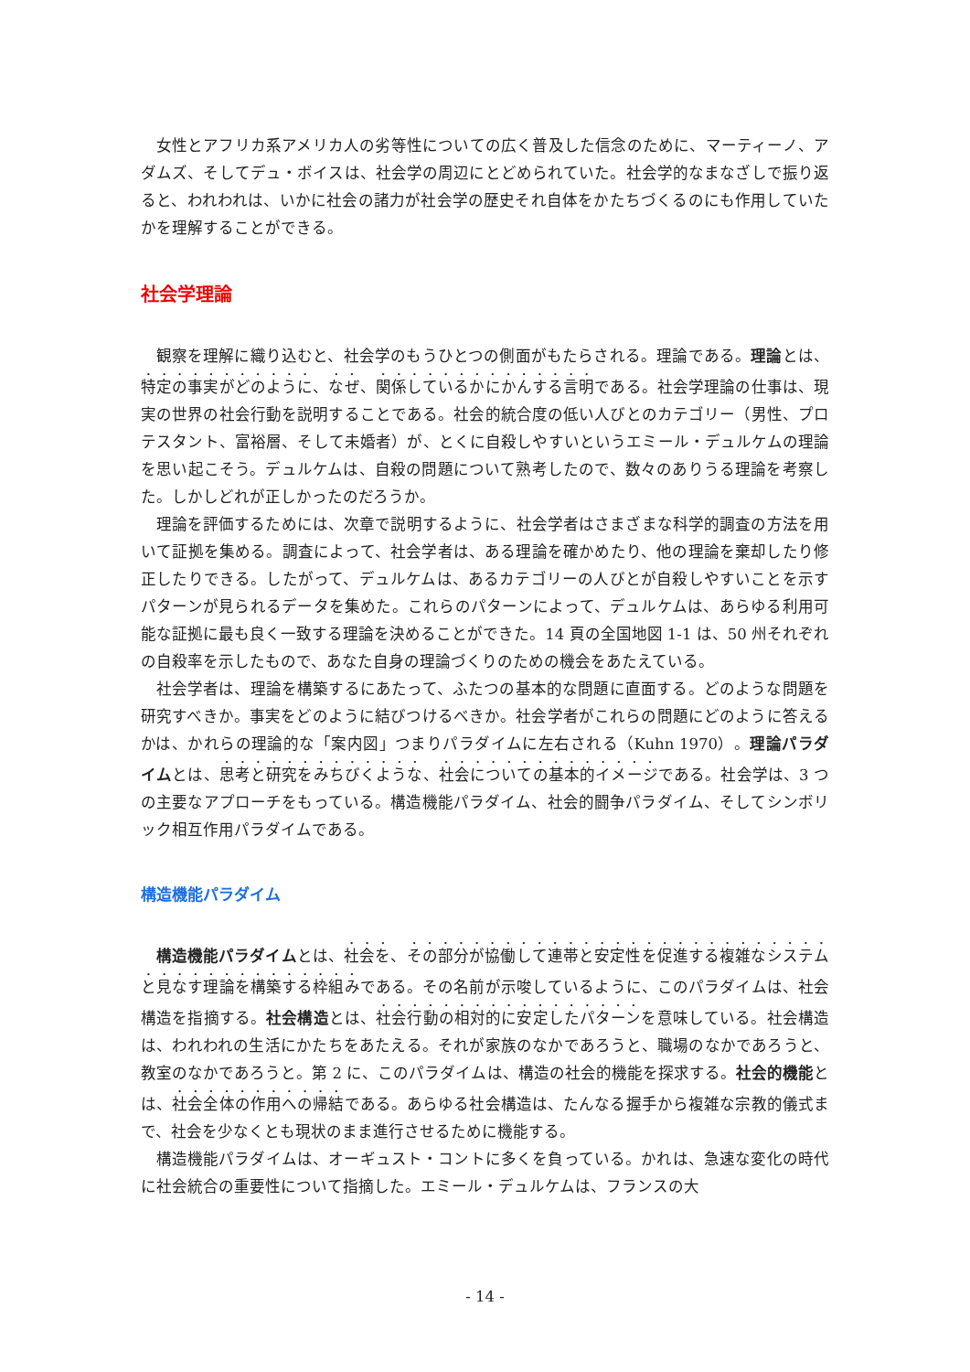女性とアフリカ系アメリカ人の劣等性についての広く普及した信念のために、マーティーノ、アダムズ、そしてデュ・ボイスは、社会学の周辺にとどめられていた。社会学的なまなざしで振り返ると、われわれは、いかに社会の諸力が社会学の歴史それ自体をかたちづくるのにも作用していたかを理解することができる。
社会学理論
観察を理解に織り込むと、社会学のもうひとつの側面がもたらされる。理論である。理論とは、特定の事実がどのように、なぜ、関係しているかにかんする言明である。社会学理論の仕事は、現実の世界の社会行動を説明することである。社会的統合度の低い人びとのカテゴリー（男性、プロテスタント、富裕層、そして未婚者）が、とくに自殺しやすいというエミール・デュルケムの理論を思い起こそう。デュルケムは、自殺の問題について熟考したので、数々のありうる理論を考察した。しかしどれが正しかったのだろうか。
理論を評価するためには、次章で説明するように、社会学者はさまざまな科学的調査の方法を用いて証拠を集める。調査によって、社会学者は、ある理論を確かめたり、他の理論を棄却したり修正したりできる。したがって、デュルケムは、あるカテゴリーの人びとが自殺しやすいことを示すパターンが見られるデータを集めた。これらのパターンによって、デュルケムは、あらゆる利用可能な証拠に最も良く一致する理論を決めることができた。14 頁の全国地図 1-1 は、50 州それぞれの自殺率を示したもので、あなた自身の理論づくりのための機会をあたえている。
社会学者は、理論を構築するにあたって、ふたつの基本的な問題に直面する。どのような問題を研究すべきか。事実をどのように結びつけるべきか。社会学者がこれらの問題にどのように答えるかは、かれらの理論的な「案内図」つまりパラダイムに左右される（Kuhn 1970）。理論パラダイムとは、思考と研究をみちびくような、社会についての基本的イメージである。社会学は、3 つの主要なアプローチをもっている。構造機能パラダイム、社会的闘争パラダイム、そしてシンボリック相互作用パラダイムである。
構造機能パラダイム
構造機能パラダイムとは、社会を、その部分が協働して連帯と安定性を促進する複雑なシステムと見なす理論を構築する枠組みである。その名前が示唆しているように、このパラダイムは、社会構造を指摘する。社会構造とは、社会行動の相対的に安定したパターンを意味している。社会構造は、われわれの生活にかたちをあたえる。それが家族のなかであろうと、職場のなかであろうと、教室のなかであろうと。第 2 に、このパラダイムは、構造の社会的機能を探求する。社会的機能とは、社会全体の作用への帰結である。あらゆる社会構造は、たんなる握手から複雑な宗教的儀式まで、社会を少なくとも現状のまま進行させるために機能する。
構造機能パラダイムは、オーギュスト・コントに多くを負っている。かれは、急速な変化の時代に社会統合の重要性について指摘した。エミール・デュルケムは、フランスの大
- 14 -